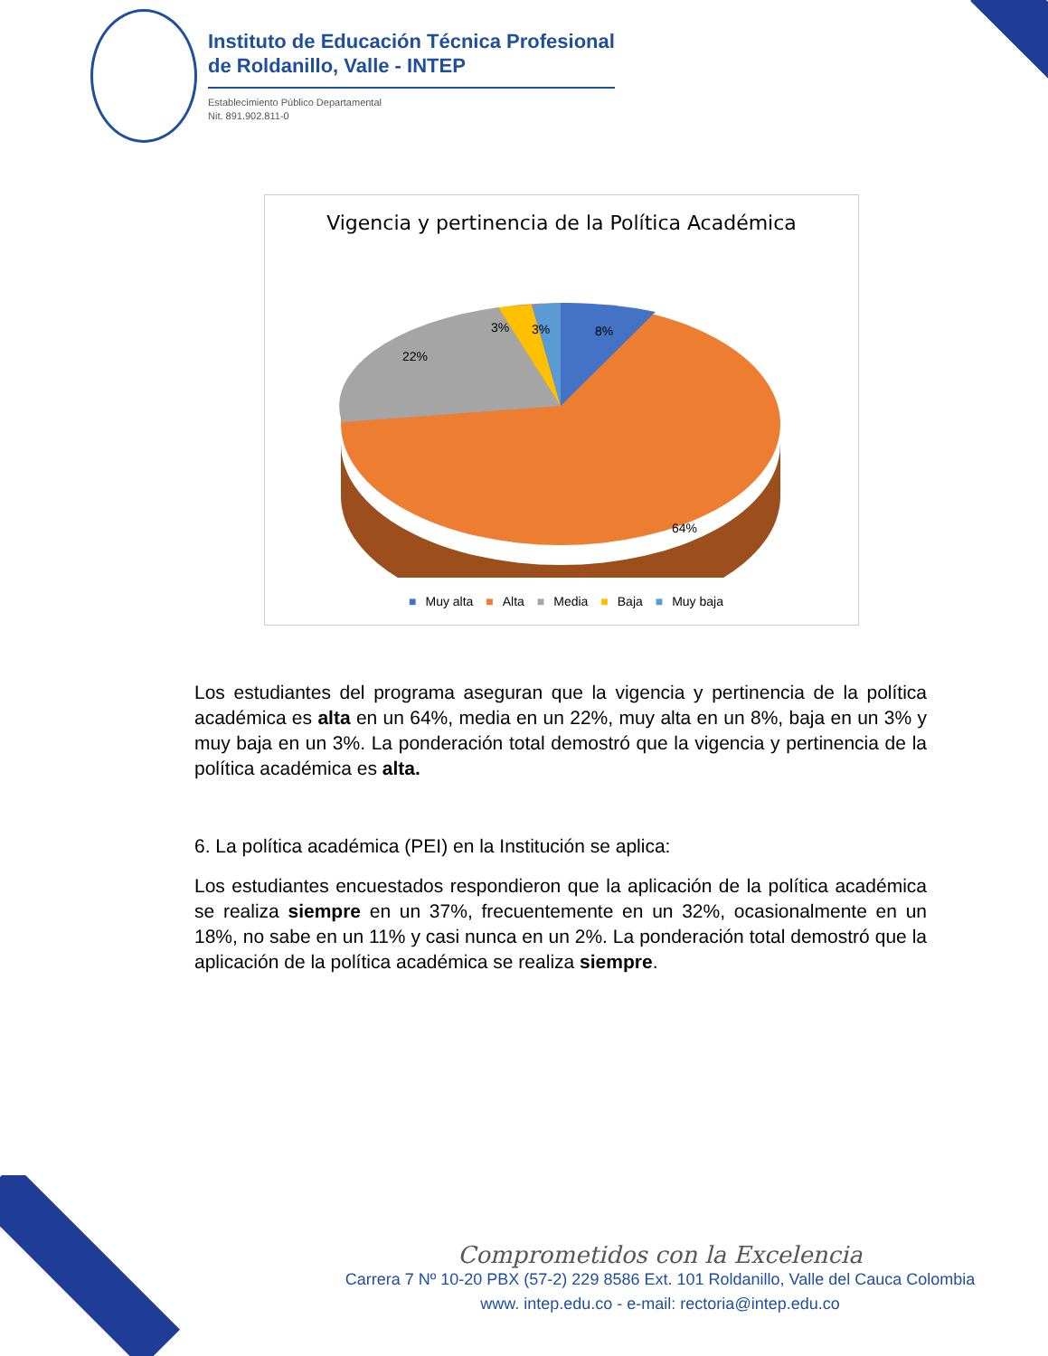Instituto de Educación Técnica Profesional
de Roldanillo, Valle - INTEP
Establecimiento Público Departamental
Nit. 891.902.811-0
Vigencia y pertinencia de la Política Académica
8%
3%
3%
22%
64%
■ Muy alta ■ Alta ■ Media ■ Baja ■ Muy baja
Los estudiantes del programa aseguran que la vigencia y pertinencia de la política académica es alta en un 64%, media en un 22%, muy alta en un 8%, baja en un 3% y muy baja en un 3%. La ponderación total demostró que la vigencia y pertinencia de la política académica es alta.
6. La política académica (PEI) en la Institución se aplica:
Los estudiantes encuestados respondieron que la aplicación de la política académica se realiza siempre en un 37%, frecuentemente en un 32%, ocasionalmente en un 18%, no sabe en un 11% y casi nunca en un 2%. La ponderación total demostró que la aplicación de la política académica se realiza siempre.
Comprometidos con la Excelencia
Carrera 7 Nº 10-20 PBX (57-2) 229 8586 Ext. 101 Roldanillo, Valle del Cauca Colombia
www. intep.edu.co - e-mail: rectoria@intep.edu.co